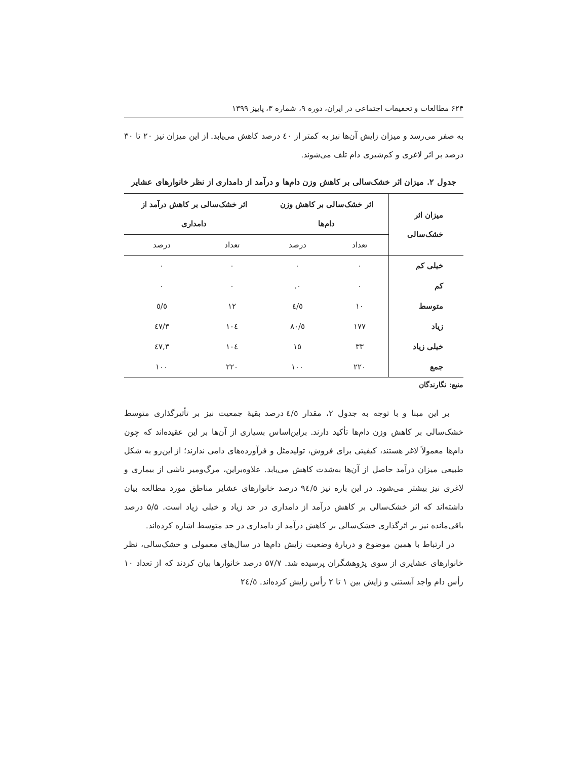۶۲۴ مطالعات و تحقیقات اجتماعی در ایران، دوره ۹، شماره ۳، پاییز ۱۳۹۹
به صفر می‌رسد و میزان زایش آن‌ها نیز به کمتر از ٤٠ درصد کاهش می‌یابد. از این میزان نیز ۲۰ تا ۳۰ درصد بر اثر لاغری و کم‌شیری دام تلف می‌شوند.
جدول ۲. میزان اثر خشک‌سالی بر کاهش وزن دام‌ها و درآمد از دامداری از نظر خانوارهای عشایر
| میزان اثر خشک‌سالی | اثر خشک‌سالی بر کاهش وزن دام‌ها | | اثر خشک‌سالی بر کاهش درآمد از دامداری | |
| --- | --- | --- | --- | --- |
| | تعداد | درصد | تعداد | درصد |
| خیلی کم | ٠ | ٠ | ٠ | ٠ |
| کم | ٠ | ٠. | ٠ | ٠ |
| متوسط | ١٠ | ٤/٥ | ١٢ | ٥/٥ |
| زیاد | ١٧٧ | ٨٠/٥ | ١٠٤ | ٤٧/٣ |
| خیلی زیاد | ٣٣ | ١٥ | ١٠٤ | ٤٧,٣ |
| جمع | ٢٢٠ | ١٠٠ | ٢٢٠ | ١٠٠ |
منبع: نگارندگان
بر این مبنا و با توجه به جدول ۲، مقدار ٤/٥ درصد بقیهٔ جمعیت نیز بر تأثیرگذاری متوسط خشک‌سالی بر کاهش وزن دام‌ها تأکید دارند. براین‌اساس بسیاری از آن‌ها بر این عقیده‌اند که چون دام‌ها معمولاً لاغر هستند، کیفیتی برای فروش، تولیدمثل و فرآورده‌های دامی ندارند؛ از این‌رو به شکل طبیعی میزان درآمد حاصل از آن‌ها به‌شدت کاهش می‌یابد. علاوه‌براین، مرگ‌ومیر ناشی از بیماری و لاغری نیز بیشتر می‌شود. در این باره نیز ٩٤/٥ درصد خانوارهای عشایر مناطق مورد مطالعه بیان داشته‌اند که اثر خشک‌سالی بر کاهش درآمد از دامداری در حد زیاد و خیلی زیاد است. ۵/۵ درصد باقی‌مانده نیز بر اثرگذاری خشک‌سالی بر کاهش درآمد از دامداری در حد متوسط اشاره کرده‌اند.
در ارتباط با همین موضوع و دربارهٔ وضعیت زایش دام‌ها در سال‌های معمولی و خشک‌سالی، نظر خانوارهای عشایری از سوی پژوهشگران پرسیده شد. ۵۷/۷ درصد خانوارها بیان کردند که از تعداد ۱۰ رأس دام واجد آبستنی و زایش بین ۱ تا ۲ رأس زایش کرده‌اند. ٢٤/٥